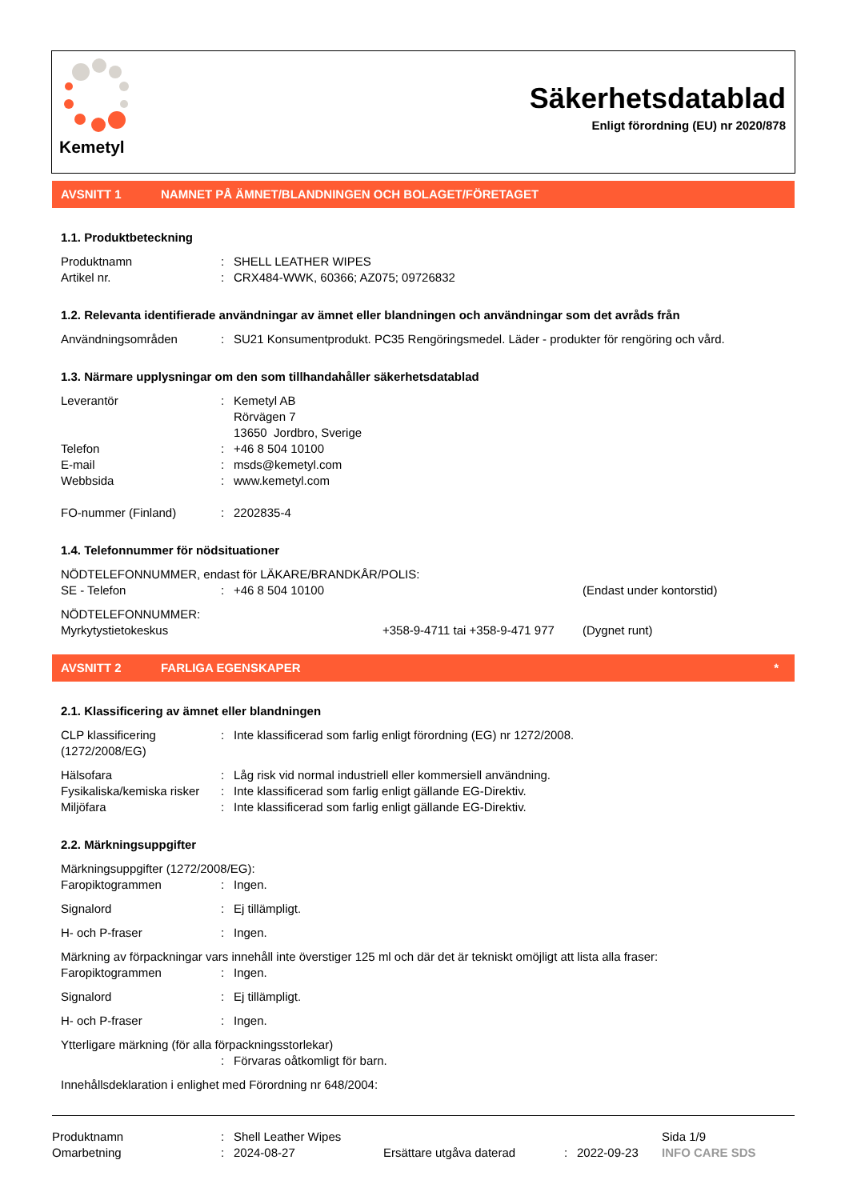Kemetyl
Säkerhetsdatablad
Enligt förordning (EU) nr 2020/878
AVSNITT 1 NAMNET PÅ ÄMNET/BLANDNINGEN OCH BOLAGET/FÖRETAGET
1.1. Produktbeteckning
Produktnamn : SHELL LEATHER WIPES
Artikel nr. : CRX484-WWK, 60366; AZ075; 09726832
1.2. Relevanta identifierade användningar av ämnet eller blandningen och användningar som det avråds från
Användningsområden : SU21 Konsumentprodukt. PC35 Rengöringsmedel. Läder - produkter för rengöring och vård.
1.3. Närmare upplysningar om den som tillhandahåller säkerhetsdatablad
Leverantör : Kemetyl AB
Rörvägen 7
13650 Jordbro, Sverige
Telefon : +46 8 504 10100
E-mail : msds@kemetyl.com
Webbsida : www.kemetyl.com
FO-nummer (Finland) : 2202835-4
1.4. Telefonnummer för nödsituationer
NÖDTELEFONNUMMER, endast för LÄKARE/BRANDKÅR/POLIS:
SE - Telefon : +46 8 504 10100 (Endast under kontorstid)
NÖDTELEFONNUMMER:
Myrkytystietokeskus +358-9-4711 tai +358-9-471 977
(Dygnet runt)
AVSNITT 2 FARLIGA EGENSKAPER *
2.1. Klassificering av ämnet eller blandningen
CLP klassificering
(1272/2008/EG)
: Inte klassificerad som farlig enligt förordning (EG) nr 1272/2008.
Hälsofara : Låg risk vid normal industriell eller kommersiell användning.
Fysikaliska/kemiska risker
: Inte klassificerad som farlig enligt gällande EG-Direktiv.
Miljöfara : Inte klassificerad som farlig enligt gällande EG-Direktiv.
2.2. Märkningsuppgifter
Märkningsuppgifter (1272/2008/EG):
Faropiktogrammen : Ingen.
Signalord : Ej tillämpligt.
H- och P-fraser : Ingen.
Märkning av förpackningar vars innehåll inte överstiger 125 ml och där det är tekniskt omöjligt att lista alla fraser:
Faropiktogrammen : Ingen.
Signalord : Ej tillämpligt.
H- och P-fraser : Ingen.
Ytterligare märkning (för alla förpackningsstorlekar)
: Förvaras oåtkomligt för barn.
Innehållsdeklaration i enlighet med Förordning nr 648/2004:
Produktnamn : Shell Leather Wipes Sida 1/9
Omarbetning : 2024-08-27 Ersättare utgåva daterad : 2022-09-23 INFO CARE SDS